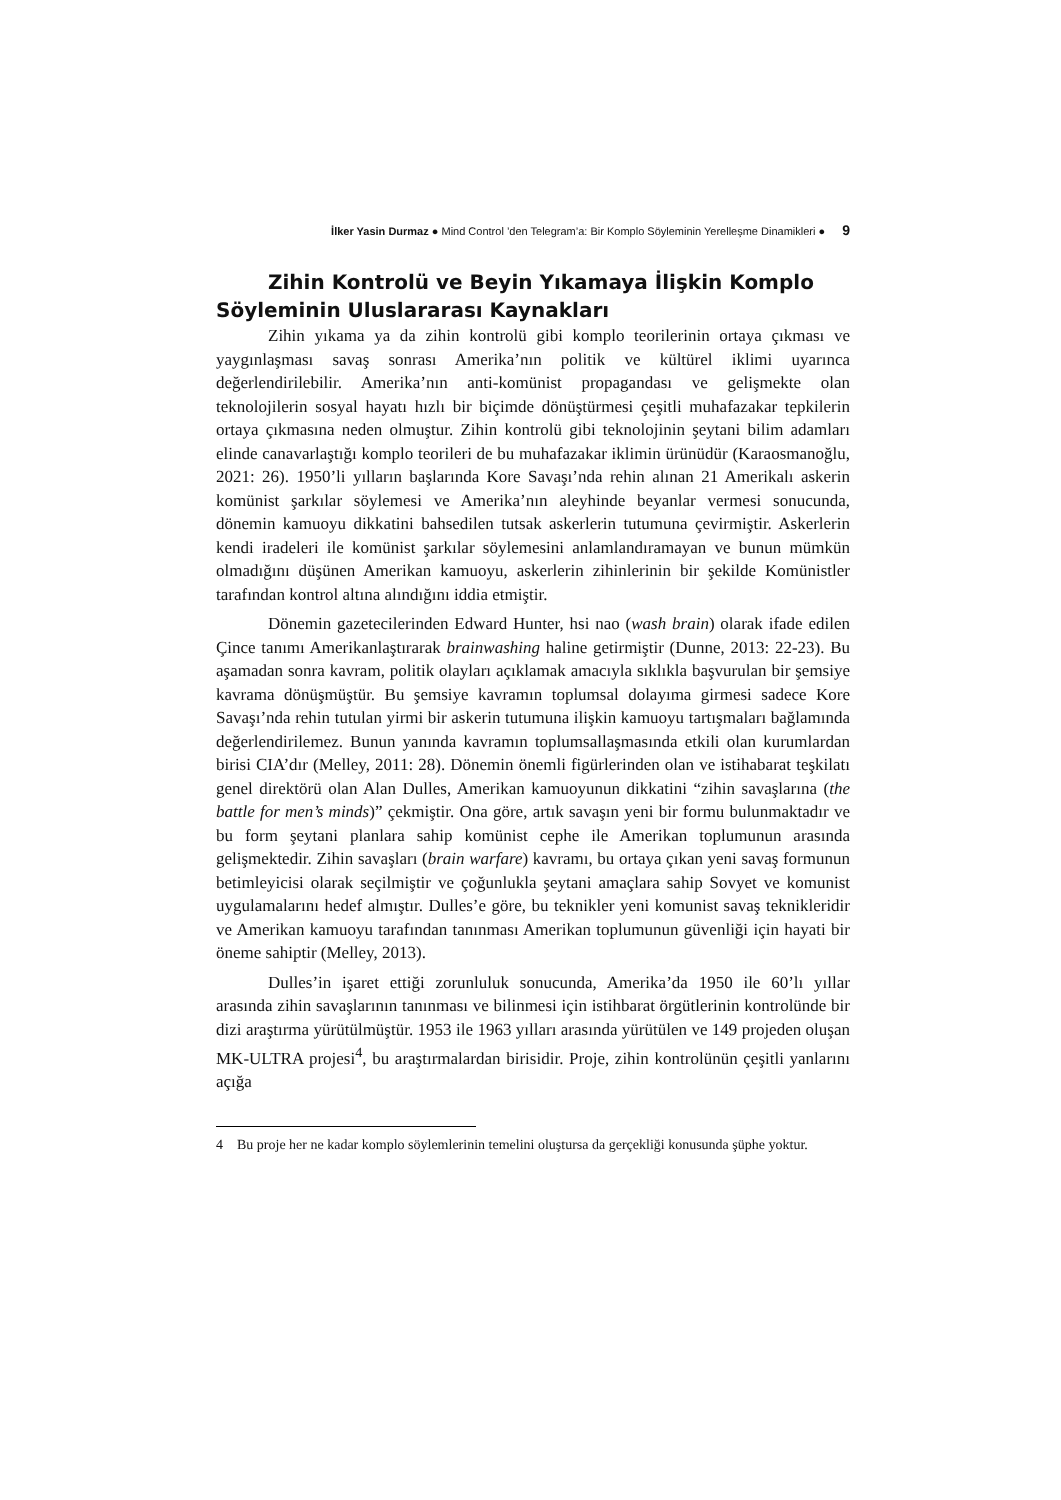İlker Yasin Durmaz ● Mind Control ’den Telegram’a: Bir Komplo Söyleminin Yerelleşme Dinamikleri ● 9
Zihin Kontrolü ve Beyin Yıkamaya İlişkin Komplo Söyleminin Uluslararası Kaynakları
Zihin yıkama ya da zihin kontrolü gibi komplo teorilerinin ortaya çıkması ve yaygınlaşması savaş sonrası Amerika’nın politik ve kültürel iklimi uyarınca değerlendirilebilir. Amerika’nın anti-komünist propagandası ve gelişmekte olan teknolojilerin sosyal hayatı hızlı bir biçimde dönüştürmesi çeşitli muhafazakar tepkilerin ortaya çıkmasına neden olmuştur. Zihin kontrolü gibi teknolojinin şeytani bilim adamları elinde canavarlaştığı komplo teorileri de bu muhafazakar iklimin ürünüdür (Karaosmanoğlu, 2021: 26). 1950’li yılların başlarında Kore Savaşı’nda rehin alınan 21 Amerikalı askerin komünist şarkılar söylemesi ve Amerika’nın aleyhinde beyanlar vermesi sonucunda, dönemin kamuoyu dikkatini bahsedilen tutsak askerlerin tutumuna çevirmiştir. Askerlerin kendi iradeleri ile komünist şarkılar söylemesini anlamlandıramayan ve bunun mümkün olmadığını düşünen Amerikan kamuoyu, askerlerin zihinlerinin bir şekilde Komünistler tarafından kontrol altına alındığını iddia etmiştir.
Dönemin gazetecilerinden Edward Hunter, hsi nao (wash brain) olarak ifade edilen Çince tanımı Amerikanlaştırarak brainwashing haline getirmiştir (Dunne, 2013: 22-23). Bu aşamadan sonra kavram, politik olayları açıklamak amacıyla sıklıkla başvurulan bir şemsiye kavrama dönüşmüştür. Bu şemsiye kavramın toplumsal dolayıma girmesi sadece Kore Savaşı’nda rehin tutulan yirmi bir askerin tutumuna ilişkin kamuoyu tartışmaları bağlamında değerlendirilemez. Bunun yanında kavramın toplumsallaşmasında etkili olan kurumlardan birisi CIA’dır (Melley, 2011: 28). Dönemin önemli figürlerinden olan ve istihabarat teşkilatı genel direktörü olan Alan Dulles, Amerikan kamuoyunun dikkatini “zihin savaşlarına (the battle for men’s minds)” çekmiştir. Ona göre, artık savaşın yeni bir formu bulunmaktadır ve bu form şeytani planlara sahip komünist cephe ile Amerikan toplumunun arasında gelişmektedir. Zihin savaşları (brain warfare) kavramı, bu ortaya çıkan yeni savaş formunun betimleyicisi olarak seçilmiştir ve çoğunlukla şeytani amaçlara sahip Sovyet ve komunist uygulamalarını hedef almıştır. Dulles’e göre, bu teknikler yeni komunist savaş teknikleridir ve Amerikan kamuoyu tarafından tanınması Amerikan toplumunun güvenliği için hayati bir öneme sahiptir (Melley, 2013).
Dulles’in işaret ettiği zorunluluk sonucunda, Amerika’da 1950 ile 60’lı yıllar arasında zihin savaşlarının tanınması ve bilinmesi için istihbarat örgütlerinin kontrolünde bir dizi araştırma yürütülmüştür. 1953 ile 1963 yılları arasında yürütülen ve 149 projeden oluşan MK-ULTRA projesi<sup>4</sup>, bu araştırmalardan birisidir. Proje, zihin kontrolünün çeşitli yanlarını açığa
4 Bu proje her ne kadar komplo söylemlerinin temelini oluştursa da gerçekliği konusunda şüphe yoktur.